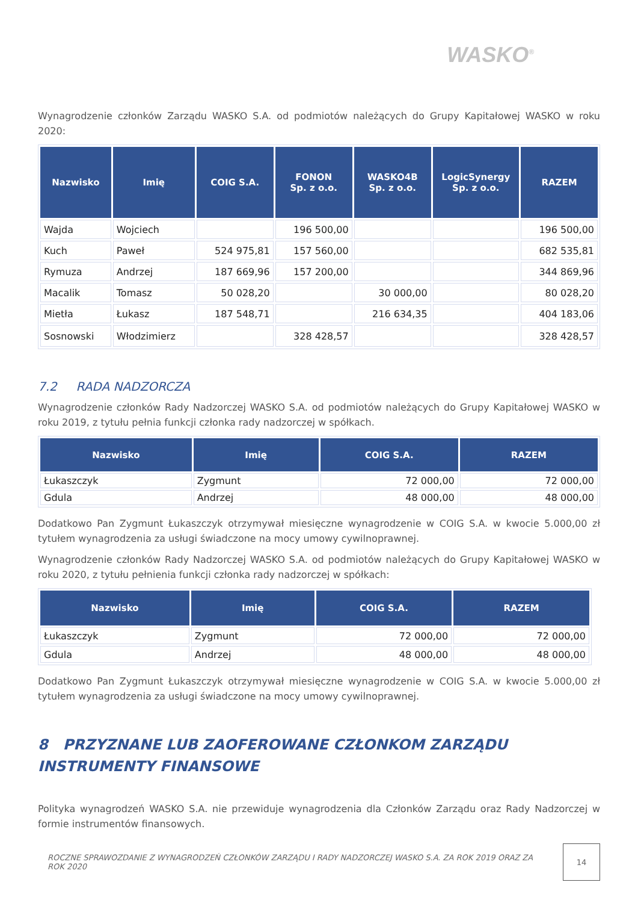WASKO<sup>®</sup>
Wynagrodzenie członków Zarządu WASKO S.A. od podmiotów należących do Grupy Kapitałowej WASKO w roku 2020:
| Nazwisko | Imię | COIG S.A. | FONON Sp. z o.o. | WASKO4B Sp. z o.o. | LogicSynergy Sp. z o.o. | RAZEM |
| --- | --- | --- | --- | --- | --- | --- |
| Wajda | Wojciech | | 196 500,00 | | | 196 500,00 |
| Kuch | Paweł | 524 975,81 | 157 560,00 | | | 682 535,81 |
| Rymuza | Andrzej | 187 669,96 | 157 200,00 | | | 344 869,96 |
| Macalik | Tomasz | 50 028,20 | | 30 000,00 | | 80 028,20 |
| Mietła | Łukasz | 187 548,71 | | 216 634,35 | | 404 183,06 |
| Sosnowski | Włodzimierz | | 328 428,57 | | | 328 428,57 |
7.2 RADA NADZORCZA
Wynagrodzenie członków Rady Nadzorczej WASKO S.A. od podmiotów należących do Grupy Kapitałowej WASKO w roku 2019, z tytułu pełnia funkcji członka rady nadzorczej w spółkach.
| Nazwisko | Imię | COIG S.A. | RAZEM |
| --- | --- | --- | --- |
| Łukaszczyk | Zygmunt | 72 000,00 | 72 000,00 |
| Gdula | Andrzej | 48 000,00 | 48 000,00 |
Dodatkowo Pan Zygmunt Łukaszczyk otrzymywał miesięczne wynagrodzenie w COIG S.A. w kwocie 5.000,00 zł tytułem wynagrodzenia za usługi świadczone na mocy umowy cywilnoprawnej.
Wynagrodzenie członków Rady Nadzorczej WASKO S.A. od podmiotów należących do Grupy Kapitałowej WASKO w roku 2020, z tytułu pełnienia funkcji członka rady nadzorczej w spółkach:
| Nazwisko | Imię | COIG S.A. | RAZEM |
| --- | --- | --- | --- |
| Łukaszczyk | Zygmunt | 72 000,00 | 72 000,00 |
| Gdula | Andrzej | 48 000,00 | 48 000,00 |
Dodatkowo Pan Zygmunt Łukaszczyk otrzymywał miesięczne wynagrodzenie w COIG S.A. w kwocie 5.000,00 zł tytułem wynagrodzenia za usługi świadczone na mocy umowy cywilnoprawnej.
8 PRZYZNANE LUB ZAOFEROWANE CZŁONKOM ZARZĄDU INSTRUMENTY FINANSOWE
Polityka wynagrodzeń WASKO S.A. nie przewiduje wynagrodzenia dla Członków Zarządu oraz Rady Nadzorczej w formie instrumentów finansowych.
ROCZNE SPRAWOZDANIE Z WYNAGRODZEŃ CZŁONKÓW ZARZĄDU I RADY NADZORCZEJ WASKO S.A. ZA ROK 2019 ORAZ ZA ROK 2020
14